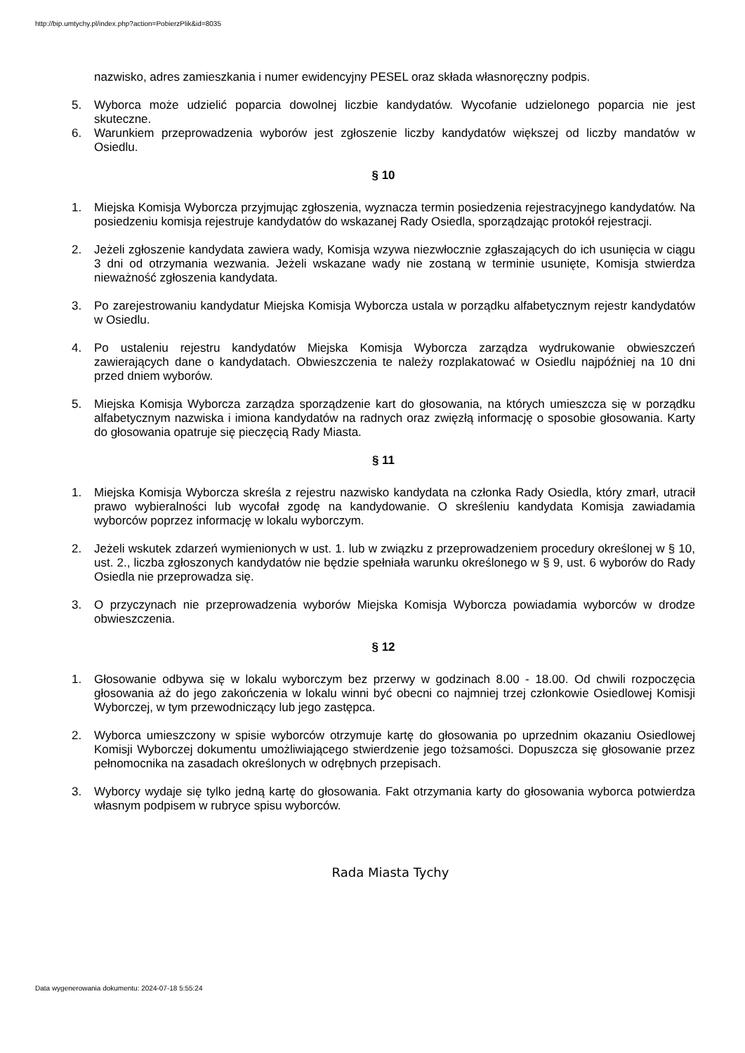http://bip.umtychy.pl/index.php?action=PobierzPlik&id=8035
nazwisko, adres zamieszkania i numer ewidencyjny PESEL oraz składa własnoręczny podpis.
5. Wyborca może udzielić poparcia dowolnej liczbie kandydatów. Wycofanie udzielonego poparcia nie jest skuteczne.
6. Warunkiem przeprowadzenia wyborów jest zgłoszenie liczby kandydatów większej od liczby mandatów w Osiedlu.
§ 10
1. Miejska Komisja Wyborcza przyjmując zgłoszenia, wyznacza termin posiedzenia rejestracyjnego kandydatów. Na posiedzeniu komisja rejestruje kandydatów do wskazanej Rady Osiedla, sporządzając protokół rejestracji.
2. Jeżeli zgłoszenie kandydata zawiera wady, Komisja wzywa niezwłocznie zgłaszających do ich usunięcia w ciągu 3 dni od otrzymania wezwania. Jeżeli wskazane wady nie zostaną w terminie usunięte, Komisja stwierdza nieważność zgłoszenia kandydata.
3. Po zarejestrowaniu kandydatur Miejska Komisja Wyborcza ustala w porządku alfabetycznym rejestr kandydatów w Osiedlu.
4. Po ustaleniu rejestru kandydatów Miejska Komisja Wyborcza zarządza wydrukowanie obwieszczeń zawierających dane o kandydatach. Obwieszczenia te należy rozplakatować w Osiedlu najpóźniej na 10 dni przed dniem wyborów.
5. Miejska Komisja Wyborcza zarządza sporządzenie kart do głosowania, na których umieszcza się w porządku alfabetycznym nazwiska i imiona kandydatów na radnych oraz zwięzłą informację o sposobie głosowania. Karty do głosowania opatruje się pieczęcią Rady Miasta.
§ 11
1. Miejska Komisja Wyborcza skreśla z rejestru nazwisko kandydata na członka Rady Osiedla, który zmarł, utracił prawo wybieralności lub wycofał zgodę na kandydowanie. O skreśleniu kandydata Komisja zawiadamia wyborców poprzez informację w lokalu wyborczym.
2. Jeżeli wskutek zdarzeń wymienionych w ust. 1. lub w związku z przeprowadzeniem procedury określonej w § 10, ust. 2., liczba zgłoszonych kandydatów nie będzie spełniała warunku określonego w § 9, ust. 6 wyborów do Rady Osiedla nie przeprowadza się.
3. O przyczynach nie przeprowadzenia wyborów Miejska Komisja Wyborcza powiadamia wyborców w drodze obwieszczenia.
§ 12
1. Głosowanie odbywa się w lokalu wyborczym bez przerwy w godzinach 8.00 - 18.00. Od chwili rozpoczęcia głosowania aż do jego zakończenia w lokalu winni być obecni co najmniej trzej członkowie Osiedlowej Komisji Wyborczej, w tym przewodniczący lub jego zastępca.
2. Wyborca umieszczony w spisie wyborców otrzymuje kartę do głosowania po uprzednim okazaniu Osiedlowej Komisji Wyborczej dokumentu umożliwiającego stwierdzenie jego tożsamości. Dopuszcza się głosowanie przez pełnomocnika na zasadach określonych w odrębnych przepisach.
3. Wyborcy wydaje się tylko jedną kartę do głosowania. Fakt otrzymania karty do głosowania wyborca potwierdza własnym podpisem w rubryce spisu wyborców.
Rada Miasta Tychy
Data wygenerowania dokumentu: 2024-07-18 5:55:24